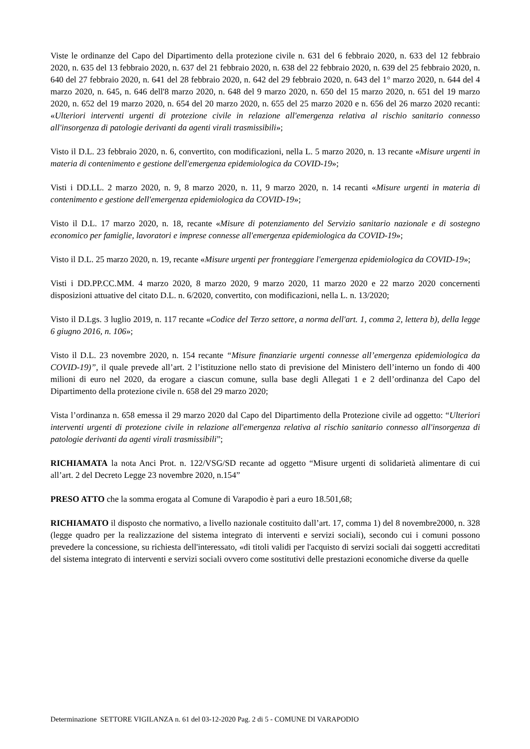Viste le ordinanze del Capo del Dipartimento della protezione civile n. 631 del 6 febbraio 2020, n. 633 del 12 febbraio 2020, n. 635 del 13 febbraio 2020, n. 637 del 21 febbraio 2020, n. 638 del 22 febbraio 2020, n. 639 del 25 febbraio 2020, n. 640 del 27 febbraio 2020, n. 641 del 28 febbraio 2020, n. 642 del 29 febbraio 2020, n. 643 del 1° marzo 2020, n. 644 del 4 marzo 2020, n. 645, n. 646 dell'8 marzo 2020, n. 648 del 9 marzo 2020, n. 650 del 15 marzo 2020, n. 651 del 19 marzo 2020, n. 652 del 19 marzo 2020, n. 654 del 20 marzo 2020, n. 655 del 25 marzo 2020 e n. 656 del 26 marzo 2020 recanti: «Ulteriori interventi urgenti di protezione civile in relazione all'emergenza relativa al rischio sanitario connesso all'insorgenza di patologie derivanti da agenti virali trasmissibili»;
Visto il D.L. 23 febbraio 2020, n. 6, convertito, con modificazioni, nella L. 5 marzo 2020, n. 13 recante «Misure urgenti in materia di contenimento e gestione dell'emergenza epidemiologica da COVID-19»;
Visti i DD.LL. 2 marzo 2020, n. 9, 8 marzo 2020, n. 11, 9 marzo 2020, n. 14 recanti «Misure urgenti in materia di contenimento e gestione dell'emergenza epidemiologica da COVID-19»;
Visto il D.L. 17 marzo 2020, n. 18, recante «Misure di potenziamento del Servizio sanitario nazionale e di sostegno economico per famiglie, lavoratori e imprese connesse all'emergenza epidemiologica da COVID-19»;
Visto il D.L. 25 marzo 2020, n. 19, recante «Misure urgenti per fronteggiare l'emergenza epidemiologica da COVID-19»;
Visti i DD.PP.CC.MM. 4 marzo 2020, 8 marzo 2020, 9 marzo 2020, 11 marzo 2020 e 22 marzo 2020 concernenti disposizioni attuative del citato D.L. n. 6/2020, convertito, con modificazioni, nella L. n. 13/2020;
Visto il D.Lgs. 3 luglio 2019, n. 117 recante «Codice del Terzo settore, a norma dell'art. 1, comma 2, lettera b), della legge 6 giugno 2016, n. 106»;
Visto il D.L. 23 novembre 2020, n. 154 recante “Misure finanziarie urgenti connesse all’emergenza epidemiologica da COVID-19)”, il quale prevede all’art. 2 l’istituzione nello stato di previsione del Ministero dell’interno un fondo di 400 milioni di euro nel 2020, da erogare a ciascun comune, sulla base degli Allegati 1 e 2 dell’ordinanza del Capo del Dipartimento della protezione civile n. 658 del 29 marzo 2020;
Vista l’ordinanza n. 658 emessa il 29 marzo 2020 dal Capo del Dipartimento della Protezione civile ad oggetto: “Ulteriori interventi urgenti di protezione civile in relazione all'emergenza relativa al rischio sanitario connesso all'insorgenza di patologie derivanti da agenti virali trasmissibili”;
RICHIAMATA la nota Anci Prot. n. 122/VSG/SD recante ad oggetto “Misure urgenti di solidarietà alimentare di cui all’art. 2 del Decreto Legge 23 novembre 2020, n.154”
PRESO ATTO che la somma erogata al Comune di Varapodio è pari a euro 18.501,68;
RICHIAMATO il disposto che normativo, a livello nazionale costituito dall’art. 17, comma 1) del 8 novembre2000, n. 328 (legge quadro per la realizzazione del sistema integrato di interventi e servizi sociali), secondo cui i comuni possono prevedere la concessione, su richiesta dell'interessato, «di titoli validi per l'acquisto di servizi sociali dai soggetti accreditati del sistema integrato di interventi e servizi sociali ovvero come sostitutivi delle prestazioni economiche diverse da quelle
Determinazione SETTORE VIGILANZA n. 61 del 03-12-2020 Pag. 2 di 5 - COMUNE DI VARAPODIO